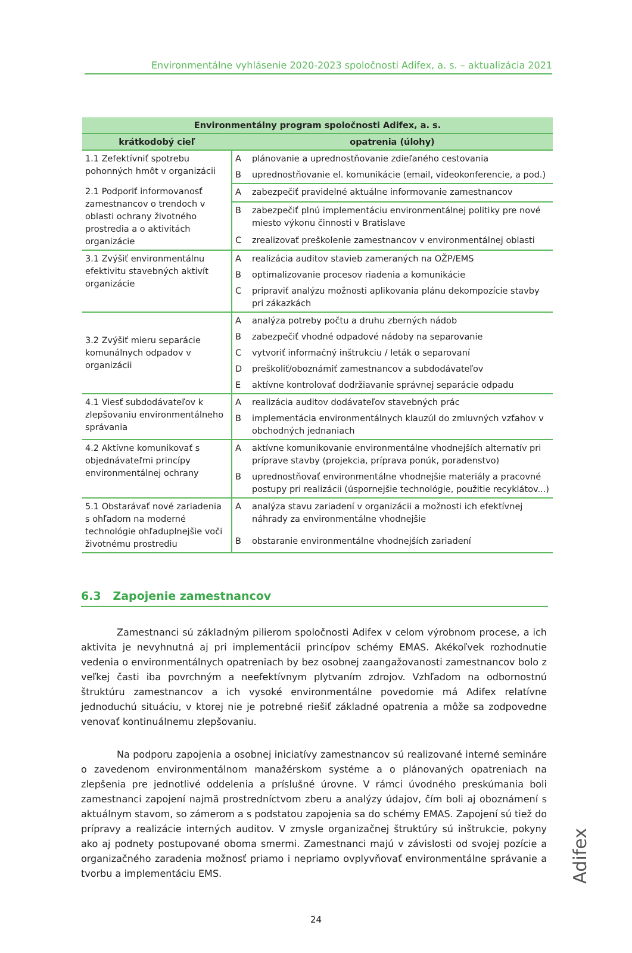Environmentálne vyhlásenie 2020-2023 spoločnosti Adifex, a. s. – aktualizácia 2021
| Environmentálny program spoločnosti Adifex, a. s. | | |
| --- | --- | --- |
| krátkodobý cieľ | opatrenia (úlohy) | |
| 1.1 Zefektívniť spotrebu pohonných hmôt v organizácii | A | plánovanie a uprednostňovanie zdieľaného cestovania |
| | B | uprednostňovanie el. komunikácie (email, videokonferencie, a pod.) |
| 2.1 Podporiť informovanosť zamestnancov o trendoch v oblasti ochrany životného prostredia a o aktivitách organizácie | A | zabezpečiť pravidelné aktuálne informovanie zamestnancov |
| | B | zabezpečiť plnú implementáciu environmentálnej politiky pre nové miesto výkonu činnosti v Bratislave |
| | C | zrealizovať preškolenie zamestnancov v environmentálnej oblasti |
| 3.1 Zvýšiť environmentálnu efektivitu stavebných aktivít organizácie | A | realizácia auditov stavieb zameraných na OŽP/EMS |
| | B | optimalizovanie procesov riadenia a komunikácie |
| | C | pripraviť analýzu možnosti aplikovania plánu dekompozície stavby pri zákazkách |
| 3.2 Zvýšiť mieru separácie komunálnych odpadov v organizácii | A | analýza potreby počtu a druhu zberných nádob |
| | B | zabezpečiť vhodné odpadové nádoby na separovanie |
| | C | vytvoriť informačný inštrukciu / leták o separovaní |
| | D | preškoliť/oboznámiť zamestnancov a subdodávateľov |
| | E | aktívne kontrolovať dodržiavanie správnej separácie odpadu |
| 4.1 Viesť subdodávateľov k zlepšovaniu environmentálneho správania | A | realizácia auditov dodávateľov stavebných prác |
| | B | implementácia environmentálnych klauzúl do zmluvných vzťahov v obchodných jednaniach |
| 4.2 Aktívne komunikovať s objednávateľmi princípy environmentálnej ochrany | A | aktívne komunikovanie environmentálne vhodnejších alternatív pri príprave stavby (projekcia, príprava ponúk, poradenstvo) |
| | B | uprednostňovať environmentálne vhodnejšie materiály a pracovné postupy pri realizácii (úspornejšie technológie, použitie recyklátov...) |
| 5.1 Obstarávať nové zariadenia s ohľadom na moderné technológie ohľaduplnejšie voči životnému prostrediu | A | analýza stavu zariadení v organizácii a možnosti ich efektívnej náhrady za environmentálne vhodnejšie |
| | B | obstaranie environmentálne vhodnejších zariadení |
6.3 Zapojenie zamestnancov
Zamestnanci sú základným pilierom spoločnosti Adifex v celom výrobnom procese, a ich aktivita je nevyhnutná aj pri implementácii princípov schémy EMAS. Akékoľvek rozhodnutie vedenia o environmentálnych opatreniach by bez osobnej zaangažovanosti zamestnancov bolo z veľkej časti iba povrchným a neefektívnym plytvaním zdrojov. Vzhľadom na odbornostnú štruktúru zamestnancov a ich vysoké environmentálne povedomie má Adifex relatívne jednoduchú situáciu, v ktorej nie je potrebné riešiť základné opatrenia a môže sa zodpovedne venovať kontinuálnemu zlepšovaniu.
Na podporu zapojenia a osobnej iniciatívy zamestnancov sú realizované interné semináre o zavedenom environmentálnom manažérskom systéme a o plánovaných opatreniach na zlepšenia pre jednotlivé oddelenia a príslušné úrovne. V rámci úvodného preskúmania boli zamestnanci zapojení najmä prostredníctvom zberu a analýzy údajov, čím boli aj oboznámení s aktuálnym stavom, so zámerom a s podstatou zapojenia sa do schémy EMAS. Zapojení sú tiež do prípravy a realizácie interných auditov. V zmysle organizačnej štruktúry sú inštrukcie, pokyny ako aj podnety postupované oboma smermi. Zamestnanci majú v závislosti od svojej pozície a organizačného zaradenia možnosť priamo i nepriamo ovplyvňovať environmentálne správanie a tvorbu a implementáciu EMS.
24
Adifex